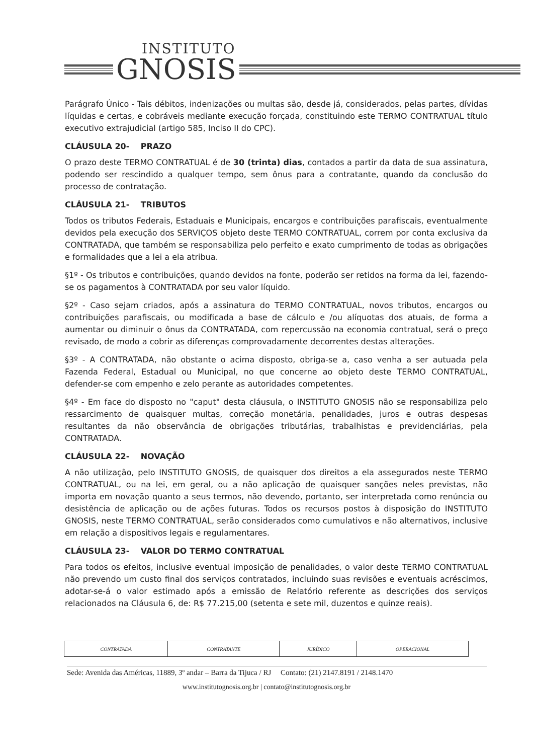INSTITUTO
GNOSIS
Parágrafo Único - Tais débitos, indenizações ou multas são, desde já, considerados, pelas partes, dívidas líquidas e certas, e cobráveis mediante execução forçada, constituindo este TERMO CONTRATUAL título executivo extrajudicial (artigo 585, Inciso II do CPC).
CLÁUSULA 20- PRAZO
O prazo deste TERMO CONTRATUAL é de 30 (trinta) dias, contados a partir da data de sua assinatura, podendo ser rescindido a qualquer tempo, sem ônus para a contratante, quando da conclusão do processo de contratação.
CLÁUSULA 21- TRIBUTOS
Todos os tributos Federais, Estaduais e Municipais, encargos e contribuições parafiscais, eventualmente devidos pela execução dos SERVIÇOS objeto deste TERMO CONTRATUAL, correm por conta exclusiva da CONTRATADA, que também se responsabiliza pelo perfeito e exato cumprimento de todas as obrigações e formalidades que a lei a ela atribua.
§1º - Os tributos e contribuições, quando devidos na fonte, poderão ser retidos na forma da lei, fazendo-se os pagamentos à CONTRATADA por seu valor líquido.
§2º - Caso sejam criados, após a assinatura do TERMO CONTRATUAL, novos tributos, encargos ou contribuições parafiscais, ou modificada a base de cálculo e /ou alíquotas dos atuais, de forma a aumentar ou diminuir o ônus da CONTRATADA, com repercussão na economia contratual, será o preço revisado, de modo a cobrir as diferenças comprovadamente decorrentes destas alterações.
§3º - A CONTRATADA, não obstante o acima disposto, obriga-se a, caso venha a ser autuada pela Fazenda Federal, Estadual ou Municipal, no que concerne ao objeto deste TERMO CONTRATUAL, defender-se com empenho e zelo perante as autoridades competentes.
§4º - Em face do disposto no "caput" desta cláusula, o INSTITUTO GNOSIS não se responsabiliza pelo ressarcimento de quaisquer multas, correção monetária, penalidades, juros e outras despesas resultantes da não observância de obrigações tributárias, trabalhistas e previdenciárias, pela CONTRATADA.
CLÁUSULA 22- NOVAÇÃO
A não utilização, pelo INSTITUTO GNOSIS, de quaisquer dos direitos a ela assegurados neste TERMO CONTRATUAL, ou na lei, em geral, ou a não aplicação de quaisquer sanções neles previstas, não importa em novação quanto a seus termos, não devendo, portanto, ser interpretada como renúncia ou desistência de aplicação ou de ações futuras. Todos os recursos postos à disposição do INSTITUTO GNOSIS, neste TERMO CONTRATUAL, serão considerados como cumulativos e não alternativos, inclusive em relação a dispositivos legais e regulamentares.
CLÁUSULA 23- VALOR DO TERMO CONTRATUAL
Para todos os efeitos, inclusive eventual imposição de penalidades, o valor deste TERMO CONTRATUAL não prevendo um custo final dos serviços contratados, incluindo suas revisões e eventuais acréscimos, adotar-se-á o valor estimado após a emissão de Relatório referente as descrições dos serviços relacionados na Cláusula 6, de: R$ 77.215,00 (setenta e sete mil, duzentos e quinze reais).
| CONTRATADA | CONTRATANTE | JURÍDICO | OPERACIONAL |
Sede: Avenida das Américas, 11889, 3º andar – Barra da Tijuca / RJ Contato: (21) 2147.8191 / 2148.1470
www.institutognosis.org.br | contato@institutognosis.org.br